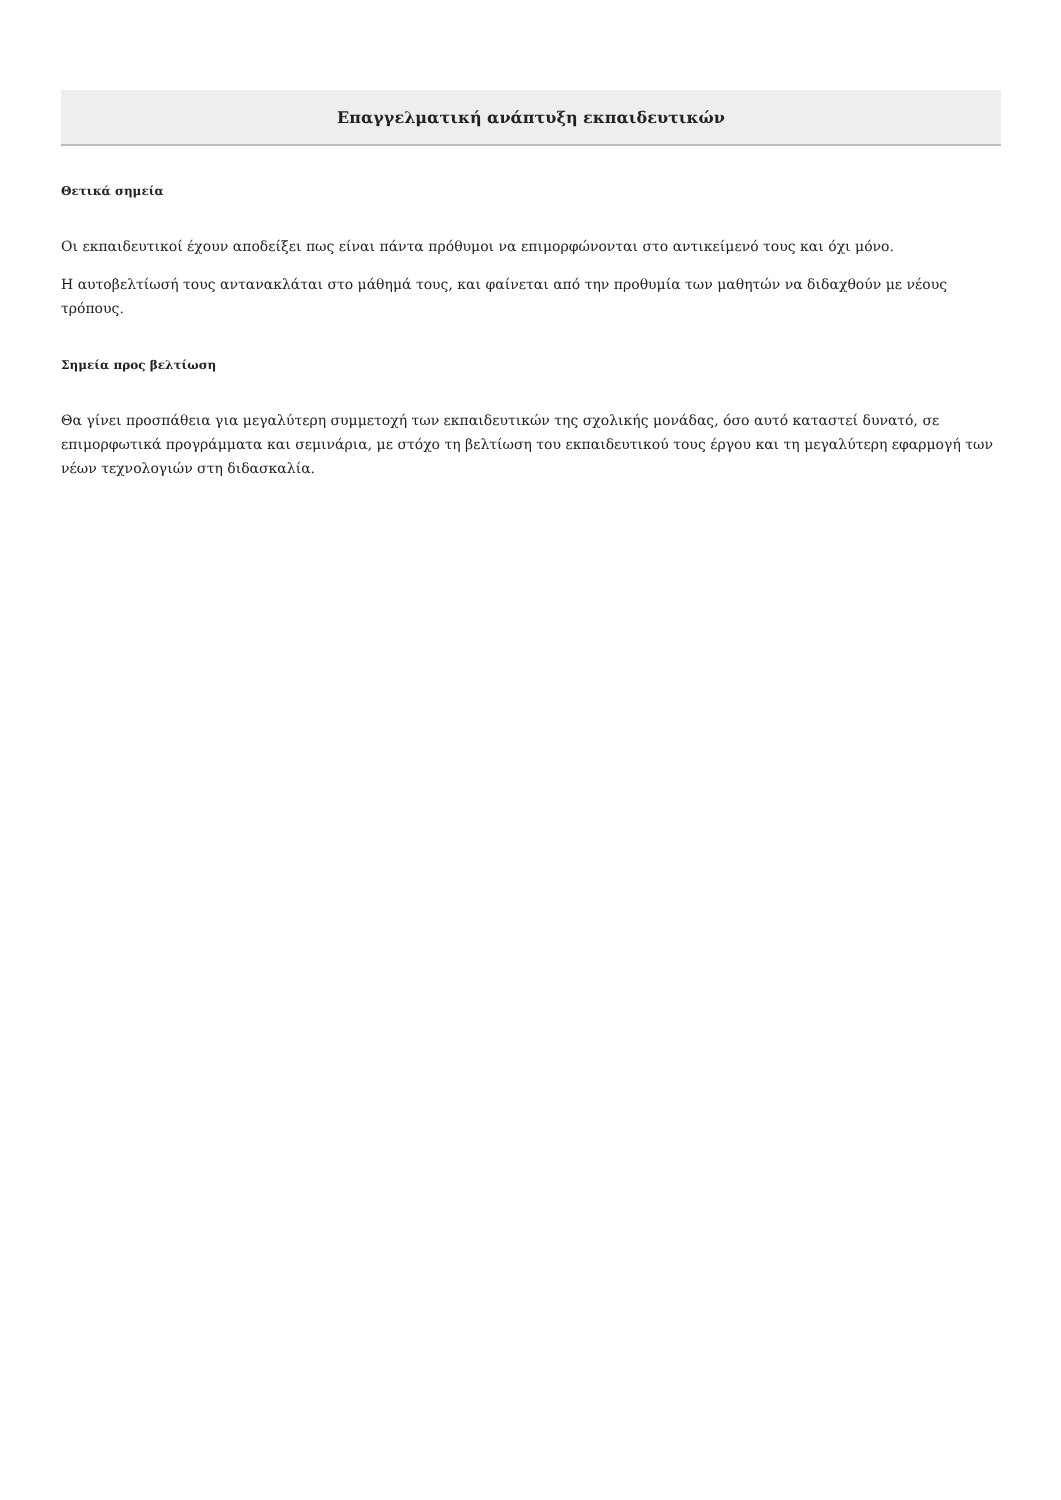Επαγγελματική ανάπτυξη εκπαιδευτικών
Θετικά σημεία
Οι εκπαιδευτικοί έχουν αποδείξει πως είναι πάντα πρόθυμοι να επιμορφώνονται στο αντικείμενό τους και όχι μόνο.
Η αυτοβελτίωσή τους αντανακλάται στο μάθημά τους, και φαίνεται από την προθυμία των μαθητών να διδαχθούν με νέους τρόπους.
Σημεία προς βελτίωση
Θα γίνει προσπάθεια για μεγαλύτερη συμμετοχή των εκπαιδευτικών της σχολικής μονάδας, όσο αυτό καταστεί δυνατό, σε επιμορφωτικά προγράμματα και σεμινάρια, με στόχο τη βελτίωση του εκπαιδευτικού τους έργου και τη μεγαλύτερη εφαρμογή των νέων τεχνολογιών στη διδασκαλία.